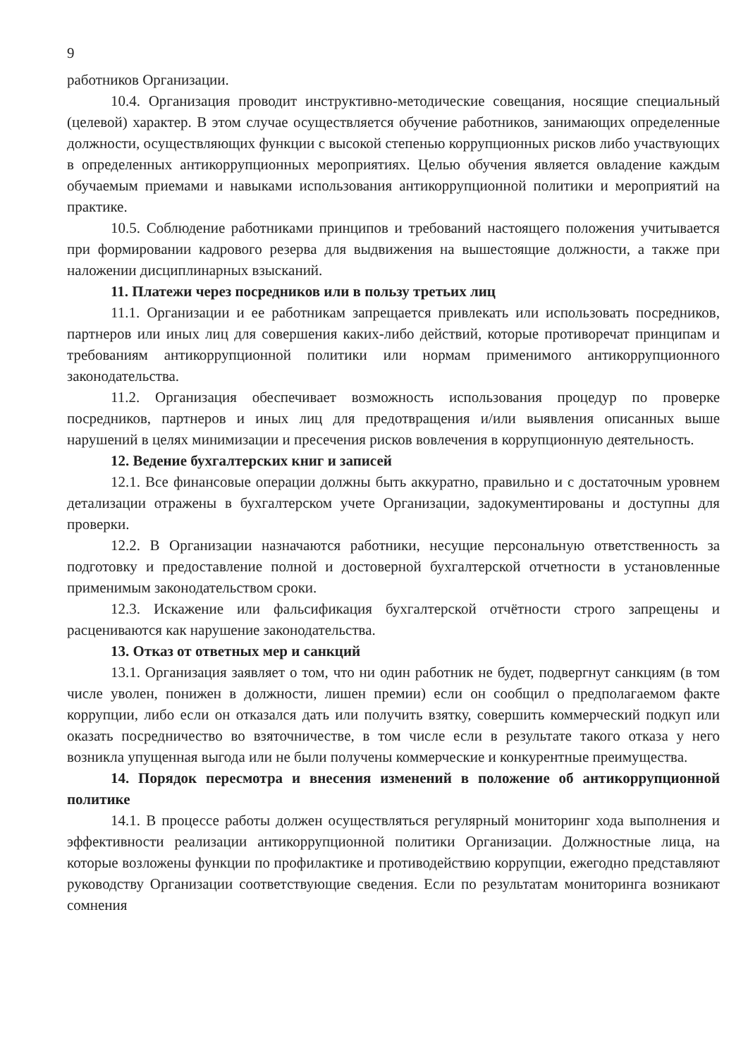9
работников Организации.
10.4. Организация проводит инструктивно-методические совещания, носящие специальный (целевой) характер. В этом случае осуществляется обучение работников, занимающих определенные должности, осуществляющих функции с высокой степенью коррупционных рисков либо участвующих в определенных антикоррупционных мероприятиях. Целью обучения является овладение каждым обучаемым приемами и навыками использования антикоррупционной политики и мероприятий на практике.
10.5. Соблюдение работниками принципов и требований настоящего положения учитывается при формировании кадрового резерва для выдвижения на вышестоящие должности, а также при наложении дисциплинарных взысканий.
11. Платежи через посредников или в пользу третьих лиц
11.1. Организации и ее работникам запрещается привлекать или использовать посредников, партнеров или иных лиц для совершения каких-либо действий, которые противоречат принципам и требованиям антикоррупционной политики или нормам применимого антикоррупционного законодательства.
11.2. Организация обеспечивает возможность использования процедур по проверке посредников, партнеров и иных лиц для предотвращения и/или выявления описанных выше нарушений в целях минимизации и пресечения рисков вовлечения в коррупционную деятельность.
12. Ведение бухгалтерских книг и записей
12.1. Все финансовые операции должны быть аккуратно, правильно и с достаточным уровнем детализации отражены в бухгалтерском учете Организации, задокументированы и доступны для проверки.
12.2. В Организации назначаются работники, несущие персональную ответственность за подготовку и предоставление полной и достоверной бухгалтерской отчетности в установленные применимым законодательством сроки.
12.3. Искажение или фальсификация бухгалтерской отчётности строго запрещены и расцениваются как нарушение законодательства.
13. Отказ от ответных мер и санкций
13.1. Организация заявляет о том, что ни один работник не будет, подвергнут санкциям (в том числе уволен, понижен в должности, лишен премии) если он сообщил о предполагаемом факте коррупции, либо если он отказался дать или получить взятку, совершить коммерческий подкуп или оказать посредничество во взяточничестве, в том числе если в результате такого отказа у него возникла упущенная выгода или не были получены коммерческие и конкурентные преимущества.
14. Порядок пересмотра и внесения изменений в положение об антикоррупционной политике
14.1. В процессе работы должен осуществляться регулярный мониторинг хода выполнения и эффективности реализации антикоррупционной политики Организации. Должностные лица, на которые возложены функции по профилактике и противодействию коррупции, ежегодно представляют руководству Организации соответствующие сведения. Если по результатам мониторинга возникают сомнения